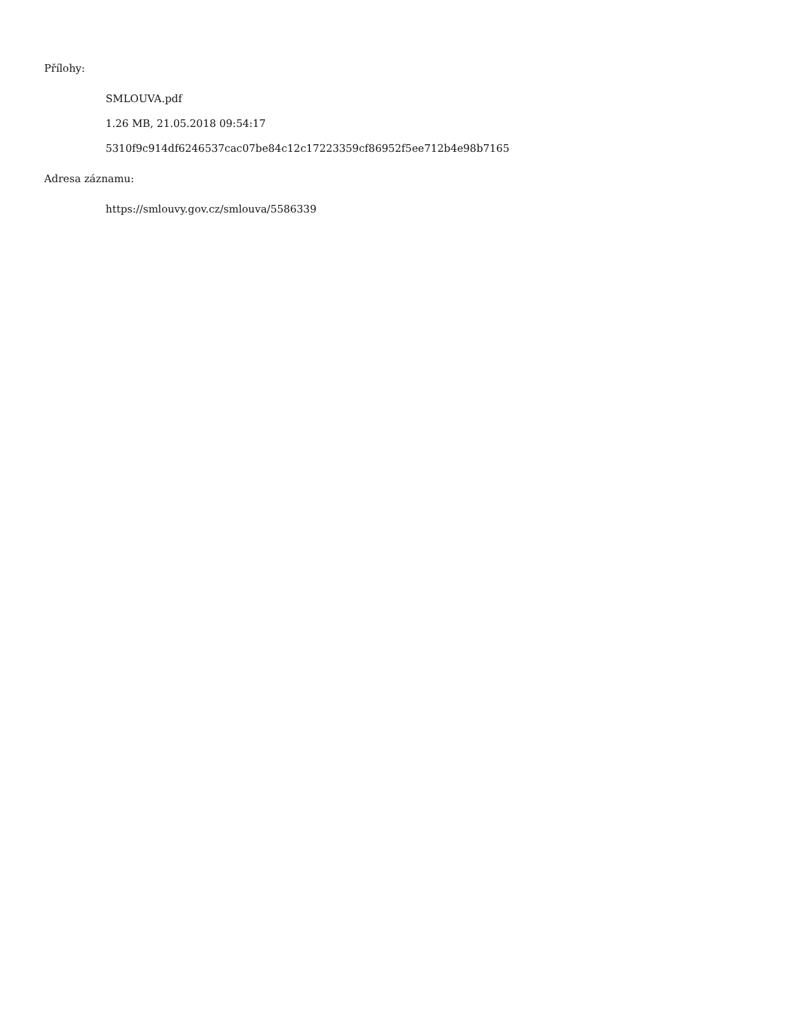Přílohy:
SMLOUVA.pdf
1.26 MB, 21.05.2018 09:54:17
5310f9c914df6246537cac07be84c12c17223359cf86952f5ee712b4e98b7165
Adresa záznamu:
https://smlouvy.gov.cz/smlouva/5586339